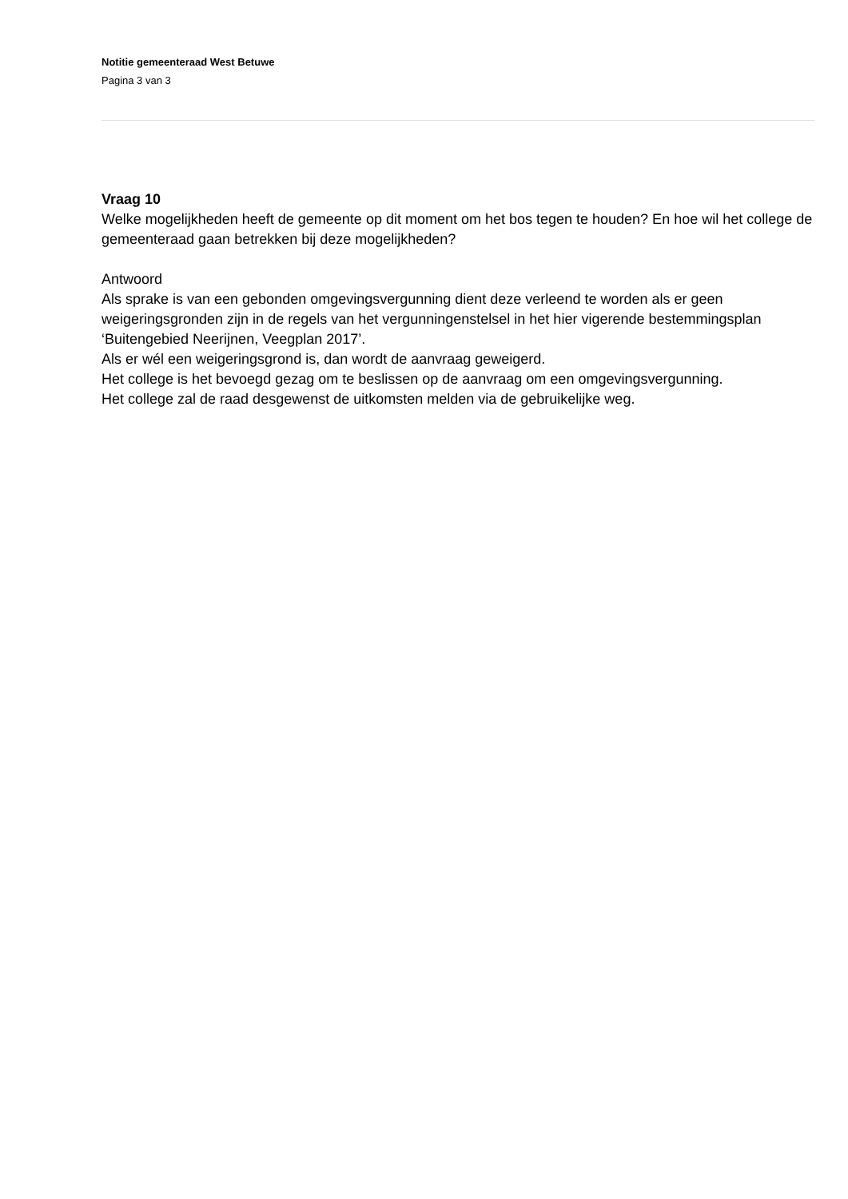Notitie gemeenteraad West Betuwe
Pagina 3 van 3
Vraag 10
Welke mogelijkheden heeft de gemeente op dit moment om het bos tegen te houden? En hoe wil het college de gemeenteraad gaan betrekken bij deze mogelijkheden?
Antwoord
Als sprake is van een gebonden omgevingsvergunning dient deze verleend te worden als er geen weigeringsgronden zijn in de regels van het vergunningenstelsel in het hier vigerende bestemmingsplan ‘Buitengebied Neerijnen, Veegplan 2017’.
Als er wél een weigeringsgrond is, dan wordt de aanvraag geweigerd.
Het college is het bevoegd gezag om te beslissen op de aanvraag om een omgevingsvergunning.
Het college zal de raad desgewenst de uitkomsten melden via de gebruikelijke weg.